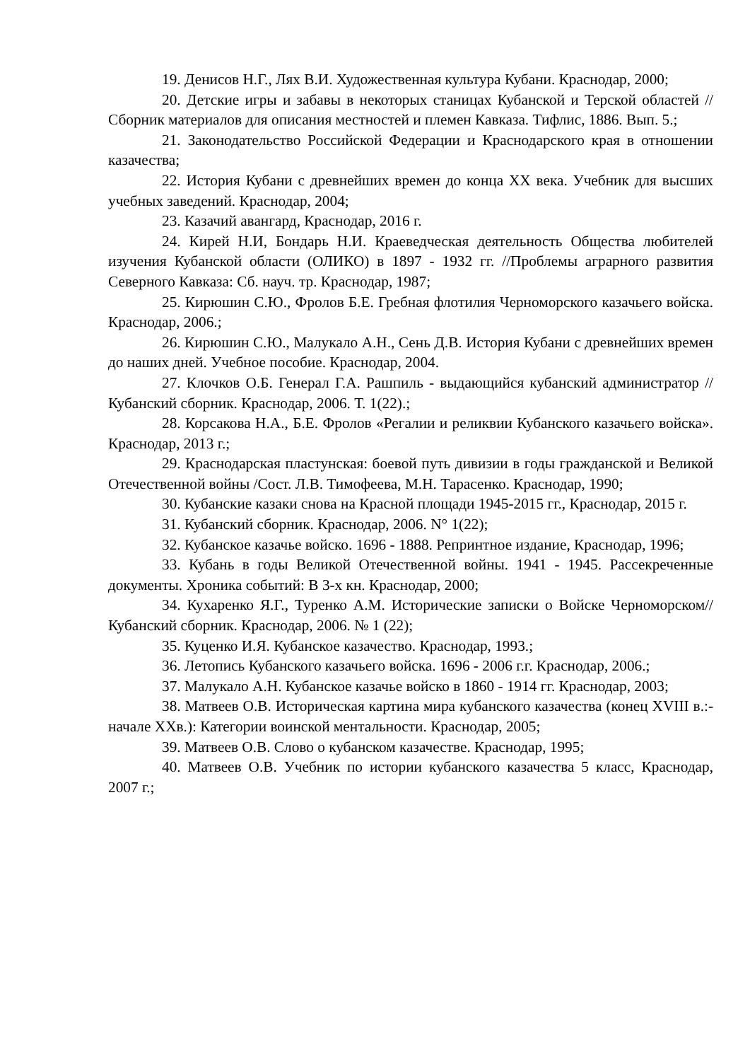19. Денисов Н.Г., Лях В.И. Художественная культура Кубани. Краснодар, 2000;
20. Детские игры и забавы в некоторых станицах Кубанской и Терской областей // Сборник материалов для описания местностей и племен Кавказа. Тифлис, 1886. Вып. 5.;
21. Законодательство Российской Федерации и Краснодарского края в отношении казачества;
22. История Кубани с древнейших времен до конца XX века. Учебник для высших учебных заведений. Краснодар, 2004;
23. Казачий авангард, Краснодар, 2016 г.
24. Кирей Н.И, Бондарь Н.И. Краеведческая деятельность Общества любителей изучения Кубанской области (ОЛИКО) в 1897 - 1932 гг. //Проблемы аграрного развития Северного Кавказа: Сб. науч. тр. Краснодар, 1987;
25. Кирюшин С.Ю., Фролов Б.Е. Гребная флотилия Черноморского казачьего войска. Краснодар, 2006.;
26. Кирюшин С.Ю., Малукало А.Н., Сень Д.В. История Кубани с древнейших времен до наших дней. Учебное пособие. Краснодар, 2004.
27. Клочков О.Б. Генерал Г.А. Рашпиль - выдающийся кубанский администратор //Кубанский сборник. Краснодар, 2006. Т. 1(22).;
28. Корсакова Н.А., Б.Е. Фролов «Регалии и реликвии Кубанского казачьего войска». Краснодар, 2013 г.;
29. Краснодарская пластунская: боевой путь дивизии в годы гражданской и Великой Отечественной войны /Сост. Л.В. Тимофеева, М.Н. Тарасенко. Краснодар, 1990;
30. Кубанские казаки снова на Красной площади 1945-2015 гг., Краснодар, 2015 г.
31. Кубанский сборник. Краснодар, 2006. N° 1(22);
32. Кубанское казачье войско. 1696 - 1888. Репринтное издание, Краснодар, 1996;
33. Кубань в годы Великой Отечественной войны. 1941 - 1945. Рассекреченные документы. Хроника событий: В 3-х кн. Краснодар, 2000;
34. Кухаренко Я.Г., Туренко А.М. Исторические записки о Войске Черноморском//Кубанский сборник. Краснодар, 2006. № 1 (22);
35. Куценко И.Я. Кубанское казачество. Краснодар, 1993.;
36. Летопись Кубанского казачьего войска. 1696 - 2006 г.г. Краснодар, 2006.;
37. Малукало А.Н. Кубанское казачье войско в 1860 - 1914 гг. Краснодар, 2003;
38. Матвеев О.В. Историческая картина мира кубанского казачества (конец XVIII в.:- начале XXв.): Категории воинской ментальности. Краснодар, 2005;
39. Матвеев О.В. Слово о кубанском казачестве. Краснодар, 1995;
40. Матвеев О.В. Учебник по истории кубанского казачества 5 класс, Краснодар, 2007 г.;